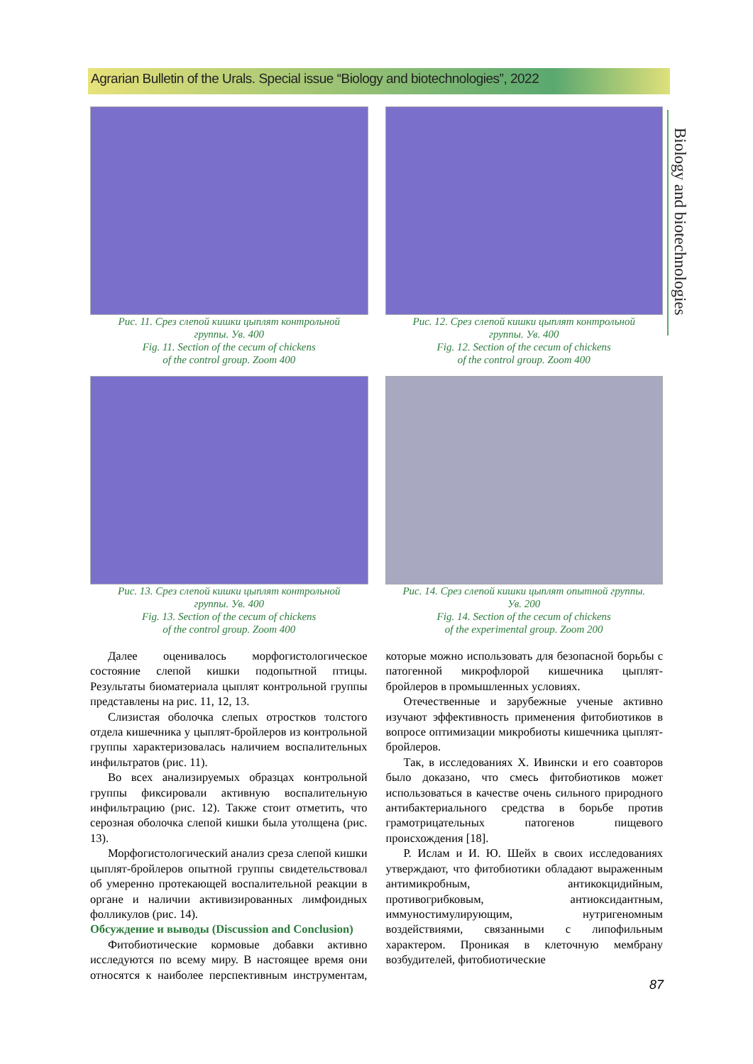Agrarian Bulletin of the Urals. Special issue “Biology and biotechnologies”, 2022
Biology and biotechnologies
Рис. 11. Срез слепой кишки цыплят контрольной
группы. Ув. 400
Fig. 11. Section of the cecum of chickens
of the control group. Zoom 400
Рис. 12. Срез слепой кишки цыплят контрольной
группы. Ув. 400
Fig. 12. Section of the cecum of chickens
of the control group. Zoom 400
Рис. 13. Срез слепой кишки цыплят контрольной
группы. Ув. 400
Fig. 13. Section of the cecum of chickens
of the control group. Zoom 400
Рис. 14. Срез слепой кишки цыплят опытной группы.
Ув. 200
Fig. 14. Section of the cecum of chickens
of the experimental group. Zoom 200
Далее оценивалось морфогистологическое состояние слепой кишки подопытной птицы. Результаты биоматериала цыплят контрольной группы представлены на рис. 11, 12, 13.
Слизистая оболочка слепых отростков толстого отдела кишечника у цыплят-бройлеров из контрольной группы характеризовалась наличием воспалительных инфильтратов (рис. 11).
Во всех анализируемых образцах контрольной группы фиксировали активную воспалительную инфильтрацию (рис. 12). Также стоит отметить, что серозная оболочка слепой кишки была утолщена (рис. 13).
Морфогистологический анализ среза слепой кишки цыплят-бройлеров опытной группы свидетельствовал об умеренно протекающей воспалительной реакции в органе и наличии активизированных лимфоидных фолликулов (рис. 14).
Обсуждение и выводы (Discussion and Conclusion)
Фитобиотические кормовые добавки активно исследуются по всему миру. В настоящее время они относятся к наиболее перспективным инструментам, которые можно использовать для безопасной борьбы с патогенной микрофлорой кишечника цыплят-бройлеров в промышленных условиях.
Отечественные и зарубежные ученые активно изучают эффективность применения фитобиотиков в вопросе оптимизации микробиоты кишечника цыплят-бройлеров.
Так, в исследованиях Х. Ивински и его соавторов было доказано, что смесь фитобиотиков может использоваться в качестве очень сильного природного антибактериального средства в борьбе против грамотрицательных патогенов пищевого происхождения [18].
Р. Ислам и И. Ю. Шейх в своих исследованиях утверждают, что фитобиотики обладают выраженным антимикробным, антикокцидийным, противогрибковым, антиоксидантным, иммуностимулирующим, нутригеномным воздействиями, связанными с липофильным характером. Проникая в клеточную мембрану возбудителей, фитобиотические
87